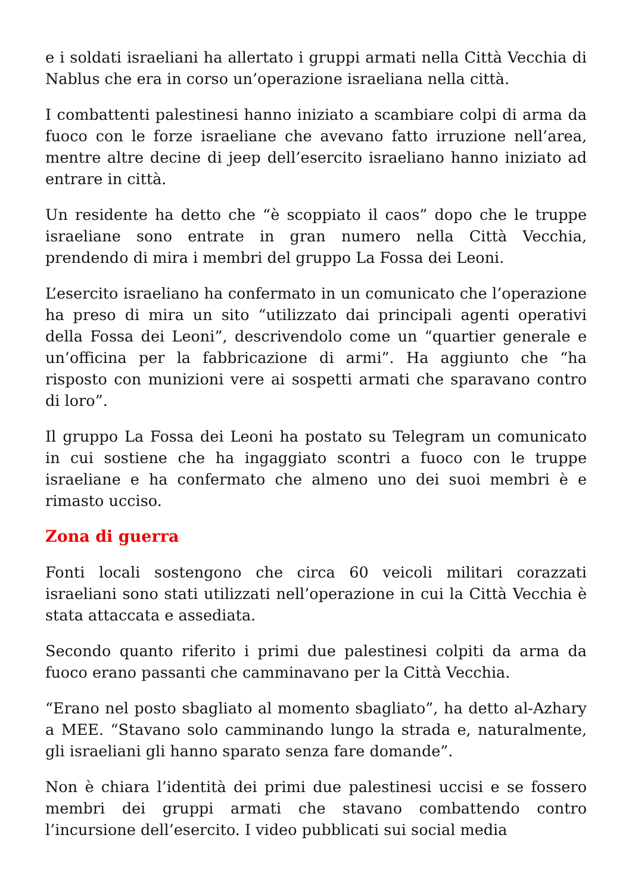e i soldati israeliani ha allertato i gruppi armati nella Città Vecchia di Nablus che era in corso un’operazione israeliana nella città.
I combattenti palestinesi hanno iniziato a scambiare colpi di arma da fuoco con le forze israeliane che avevano fatto irruzione nell’area, mentre altre decine di jeep dell’esercito israeliano hanno iniziato ad entrare in città.
Un residente ha detto che “è scoppiato il caos” dopo che le truppe israeliane sono entrate in gran numero nella Città Vecchia, prendendo di mira i membri del gruppo La Fossa dei Leoni.
L’esercito israeliano ha confermato in un comunicato che l’operazione ha preso di mira un sito “utilizzato dai principali agenti operativi della Fossa dei Leoni”, descrivendolo come un “quartier generale e un’officina per la fabbricazione di armi”. Ha aggiunto che “ha risposto con munizioni vere ai sospetti armati che sparavano contro di loro”.
Il gruppo La Fossa dei Leoni ha postato su Telegram un comunicato in cui sostiene che ha ingaggiato scontri a fuoco con le truppe israeliane e ha confermato che almeno uno dei suoi membri è e rimasto ucciso.
Zona di guerra
Fonti locali sostengono che circa 60 veicoli militari corazzati israeliani sono stati utilizzati nell’operazione in cui la Città Vecchia è stata attaccata e assediata.
Secondo quanto riferito i primi due palestinesi colpiti da arma da fuoco erano passanti che camminavano per la Città Vecchia.
“Erano nel posto sbagliato al momento sbagliato”, ha detto al-Azhary a MEE. “Stavano solo camminando lungo la strada e, naturalmente, gli israeliani gli hanno sparato senza fare domande”.
Non è chiara l’identità dei primi due palestinesi uccisi e se fossero membri dei gruppi armati che stavano combattendo contro l’incursione dell’esercito. I video pubblicati sui social media